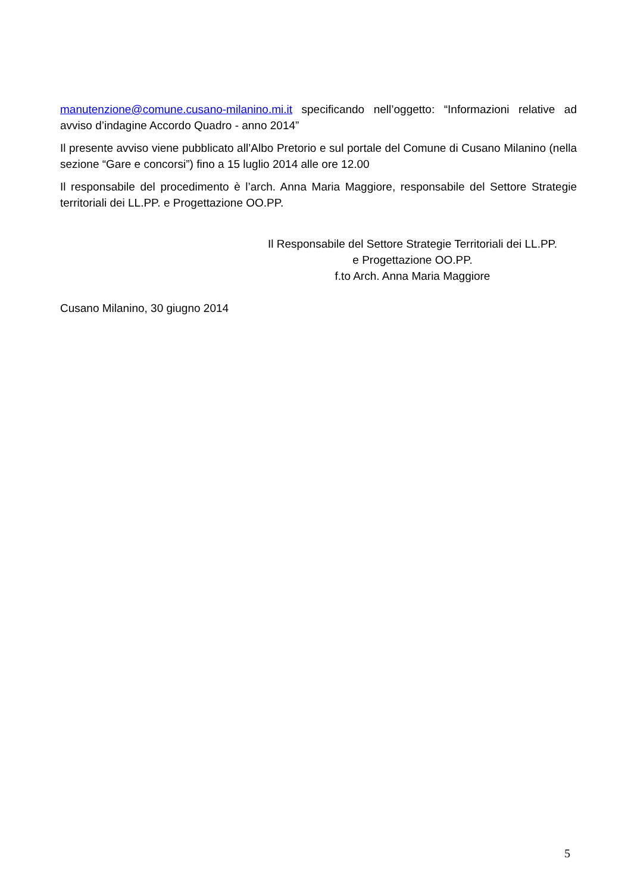manutenzione@comune.cusano-milanino.mi.it specificando nell’oggetto: “Informazioni relative ad avviso d’indagine Accordo Quadro - anno 2014”
Il presente avviso viene pubblicato all’Albo Pretorio e sul portale del Comune di Cusano Milanino (nella sezione “Gare e concorsi”) fino a 15 luglio 2014 alle ore 12.00
Il responsabile del procedimento è l’arch. Anna Maria Maggiore, responsabile del Settore Strategie territoriali dei LL.PP. e Progettazione OO.PP.
Il Responsabile del Settore Strategie Territoriali dei LL.PP.
e Progettazione OO.PP.
f.to Arch. Anna Maria Maggiore
Cusano Milanino, 30 giugno 2014
5